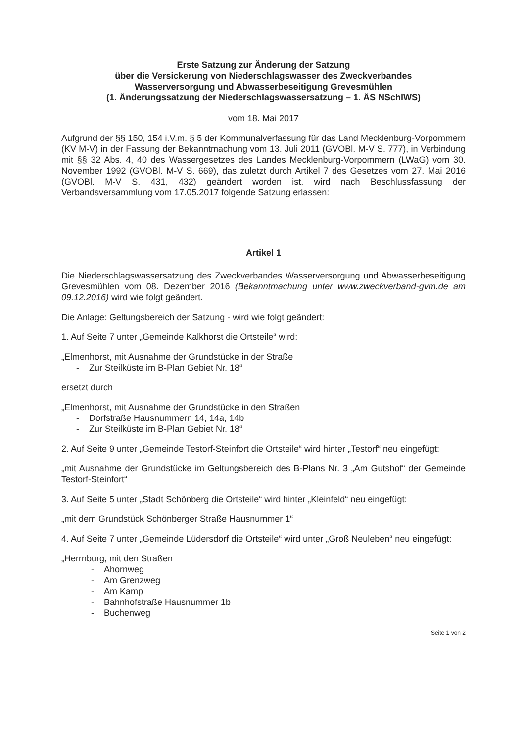Erste Satzung zur Änderung der Satzung
über die Versickerung von Niederschlagswasser des Zweckverbandes
Wasserversorgung und Abwasserbeseitigung Grevesmühlen
(1. Änderungssatzung der Niederschlagswassersatzung – 1. ÄS NSchlWS)
vom 18. Mai 2017
Aufgrund der §§ 150, 154 i.V.m. § 5 der Kommunalverfassung für das Land Mecklenburg-Vorpommern (KV M-V) in der Fassung der Bekanntmachung vom 13. Juli 2011 (GVOBl. M-V S. 777), in Verbindung mit §§ 32 Abs. 4, 40 des Wassergesetzes des Landes Mecklenburg-Vorpommern (LWaG) vom 30. November 1992 (GVOBl. M-V S. 669), das zuletzt durch Artikel 7 des Gesetzes vom 27. Mai 2016 (GVOBl. M-V S. 431, 432) geändert worden ist, wird nach Beschlussfassung der Verbandsversammlung vom 17.05.2017 folgende Satzung erlassen:
Artikel 1
Die Niederschlagswassersatzung des Zweckverbandes Wasserversorgung und Abwasserbeseitigung Grevesmühlen vom 08. Dezember 2016 (Bekanntmachung unter www.zweckverband-gvm.de am 09.12.2016) wird wie folgt geändert.
Die Anlage: Geltungsbereich der Satzung - wird wie folgt geändert:
1. Auf Seite 7 unter „Gemeinde Kalkhorst die Ortsteile“ wird:
„Elmenhorst, mit Ausnahme der Grundstücke in der Straße
- Zur Steilküste im B-Plan Gebiet Nr. 18“
ersetzt durch
„Elmenhorst, mit Ausnahme der Grundstücke in den Straßen
- Dorfstraße Hausnummern 14, 14a, 14b
- Zur Steilküste im B-Plan Gebiet Nr. 18“
2. Auf Seite 9 unter „Gemeinde Testorf-Steinfort die Ortsteile“ wird hinter „Testorf“ neu eingefügt:
„mit Ausnahme der Grundstücke im Geltungsbereich des B-Plans Nr. 3 „Am Gutshof“ der Gemeinde Testorf-Steinfort“
3. Auf Seite 5 unter „Stadt Schönberg die Ortsteile“ wird hinter „Kleinfeld“ neu eingefügt:
„mit dem Grundstück Schönberger Straße Hausnummer 1“
4. Auf Seite 7 unter „Gemeinde Lüdersdorf die Ortsteile“ wird unter „Groß Neuleben“ neu eingefügt:
„Herrnburg, mit den Straßen
- Ahornweg
- Am Grenzweg
- Am Kamp
- Bahnhofstraße Hausnummer 1b
- Buchenweg
Seite 1 von 2